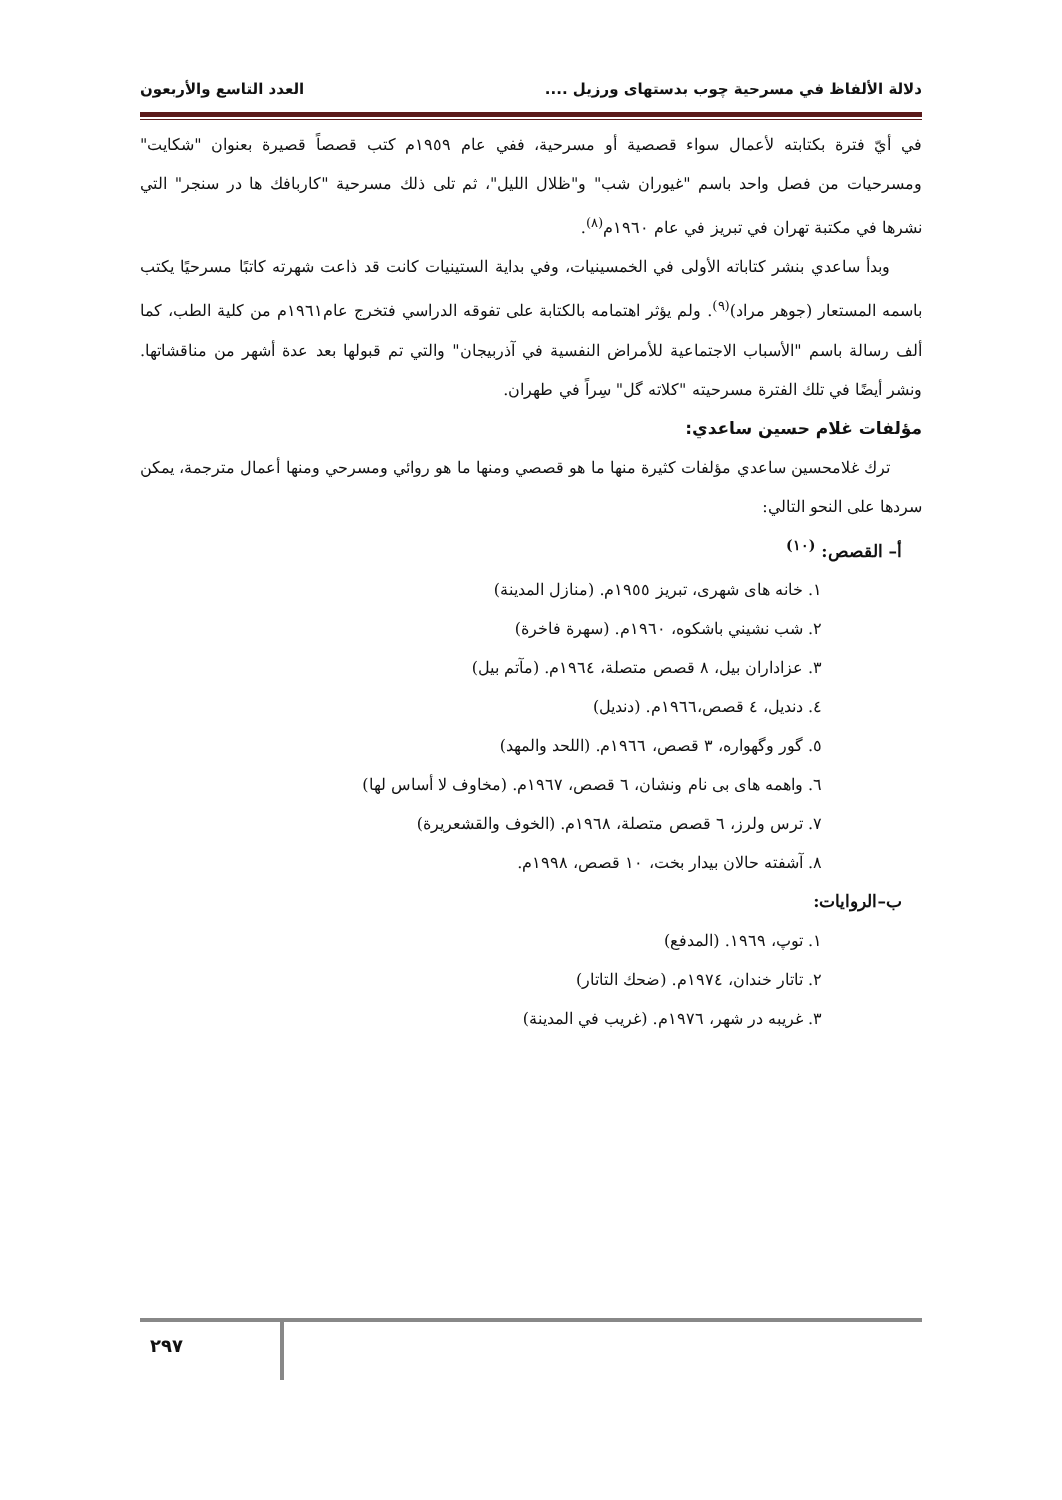دلالة الألفاظ في مسرحية چوب بدستهاى ورزيل .... العدد التاسع والأربعون
في أيّ فترة بكتابته لأعمال سواء قصصية أو مسرحية، ففي عام ١٩٥٩م كتب قصصاً قصيرة بعنوان "شكايت" ومسرحيات من فصل واحد باسم "غيوران شب" و"ظلال الليل"، ثم تلى ذلك مسرحية "كاربافك ها در سنجر" التي نشرها في مكتبة تهران في تبريز في عام ١٩٦٠م<sup>(٨)</sup>.
وبدأ ساعدي بنشر كتاباته الأولى في الخمسينيات، وفي بداية الستينيات كانت قد ذاعت شهرته كاتبًا مسرحيًا يكتب باسمه المستعار (جوهر مراد)<sup>(٩)</sup>. ولم يؤثر اهتمامه بالكتابة على تفوقه الدراسي فتخرج عام١٩٦١م من كلية الطب، كما ألف رسالة باسم "الأسباب الاجتماعية للأمراض النفسية في آذربيجان" والتي تم قبولها بعد عدة أشهر من مناقشاتها. ونشر أيضًا في تلك الفترة مسرحيته "كلاته گل" سِراً في طهران.
مؤلفات غلام حسين ساعدي:
ترك غلامحسين ساعدي مؤلفات كثيرة منها ما هو قصصي ومنها ما هو روائي ومسرحي ومنها أعمال مترجمة، يمكن سردها على النحو التالي:
أ– القصص: <sup>(١٠)</sup>
١. خانه هاى شهرى، تبريز ١٩٥٥م. (منازل المدينة)
٢. شب نشيني باشكوه، ١٩٦٠م. (سهرة فاخرة)
٣. عزاداران بيل، ٨ قصص متصلة، ١٩٦٤م. (مآتم بيل)
٤. دنديل، ٤ قصص،١٩٦٦م. (دنديل)
٥. گور وگهواره، ٣ قصص، ١٩٦٦م. (اللحد والمهد)
٦. واهمه هاى بى نام ونشان، ٦ قصص، ١٩٦٧م. (مخاوف لا أساس لها)
٧. ترس ولرز، ٦ قصص متصلة، ١٩٦٨م. (الخوف والقشعريرة)
٨. آشفته حالان بيدار بخت، ١٠ قصص، ١٩٩٨م.
ب–الروايات:
١. توپ، ١٩٦٩. (المدفع)
٢. تاتار خندان، ١٩٧٤م. (ضحك التاتار)
٣. غريبه در شهر، ١٩٧٦م. (غريب في المدينة)
٢٩٧